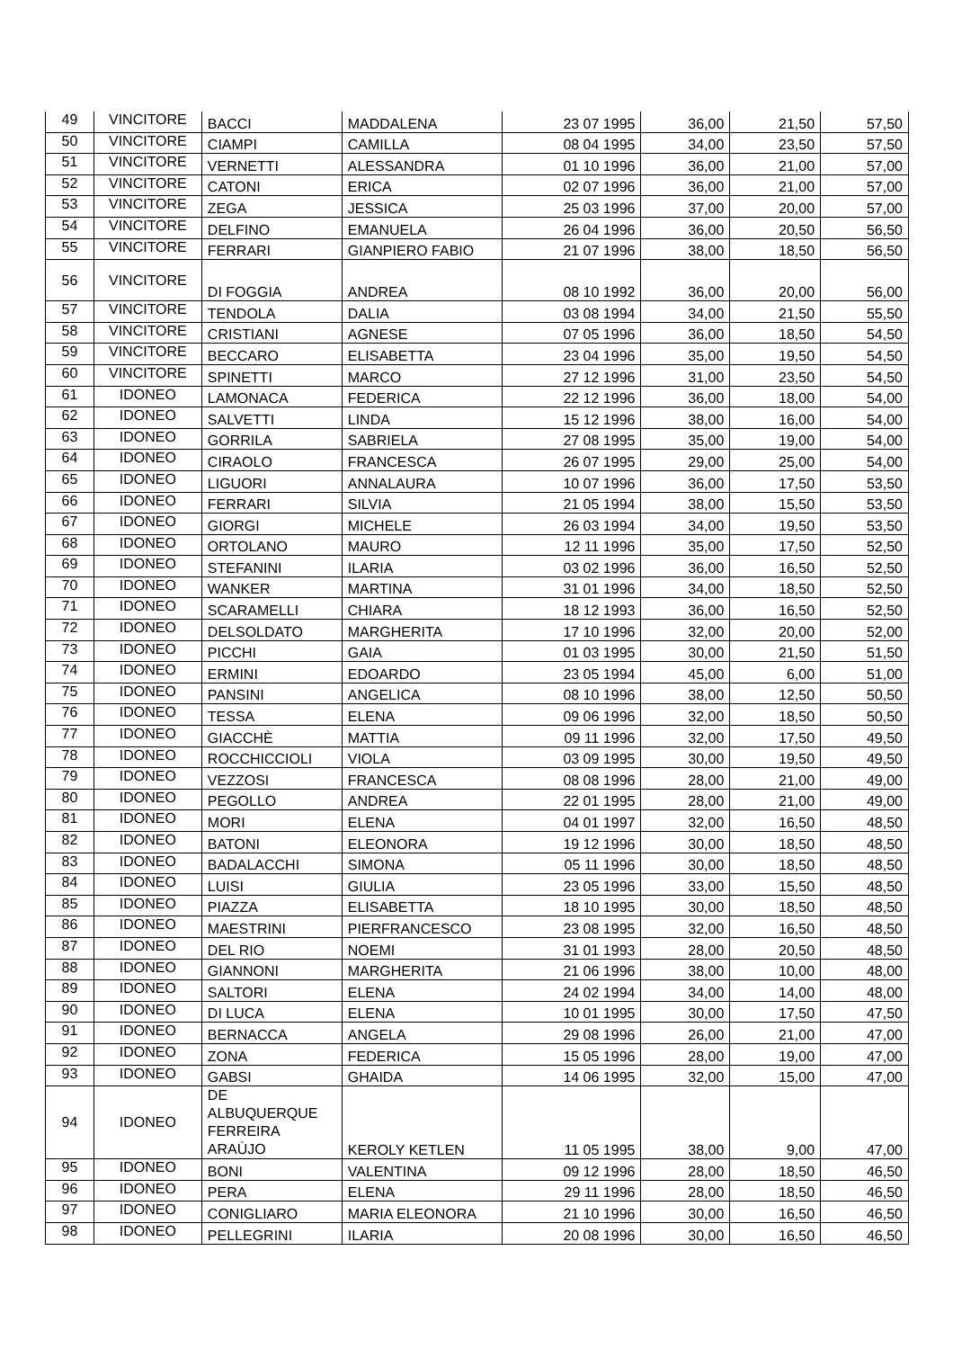| 49 | VINCITORE | BACCI | MADDALENA | 23 07 1995 | 36,00 | 21,50 | 57,50 |
| 50 | VINCITORE | CIAMPI | CAMILLA | 08 04 1995 | 34,00 | 23,50 | 57,50 |
| 51 | VINCITORE | VERNETTI | ALESSANDRA | 01 10 1996 | 36,00 | 21,00 | 57,00 |
| 52 | VINCITORE | CATONI | ERICA | 02 07 1996 | 36,00 | 21,00 | 57,00 |
| 53 | VINCITORE | ZEGA | JESSICA | 25 03 1996 | 37,00 | 20,00 | 57,00 |
| 54 | VINCITORE | DELFINO | EMANUELA | 26 04 1996 | 36,00 | 20,50 | 56,50 |
| 55 | VINCITORE | FERRARI | GIANPIERO FABIO | 21 07 1996 | 38,00 | 18,50 | 56,50 |
| 56 | VINCITORE | DI FOGGIA | ANDREA | 08 10 1992 | 36,00 | 20,00 | 56,00 |
| 57 | VINCITORE | TENDOLA | DALIA | 03 08 1994 | 34,00 | 21,50 | 55,50 |
| 58 | VINCITORE | CRISTIANI | AGNESE | 07 05 1996 | 36,00 | 18,50 | 54,50 |
| 59 | VINCITORE | BECCARO | ELISABETTA | 23 04 1996 | 35,00 | 19,50 | 54,50 |
| 60 | VINCITORE | SPINETTI | MARCO | 27 12 1996 | 31,00 | 23,50 | 54,50 |
| 61 | IDONEO | LAMONACA | FEDERICA | 22 12 1996 | 36,00 | 18,00 | 54,00 |
| 62 | IDONEO | SALVETTI | LINDA | 15 12 1996 | 38,00 | 16,00 | 54,00 |
| 63 | IDONEO | GORRILA | SABRIELA | 27 08 1995 | 35,00 | 19,00 | 54,00 |
| 64 | IDONEO | CIRAOLO | FRANCESCA | 26 07 1995 | 29,00 | 25,00 | 54,00 |
| 65 | IDONEO | LIGUORI | ANNALAURA | 10 07 1996 | 36,00 | 17,50 | 53,50 |
| 66 | IDONEO | FERRARI | SILVIA | 21 05 1994 | 38,00 | 15,50 | 53,50 |
| 67 | IDONEO | GIORGI | MICHELE | 26 03 1994 | 34,00 | 19,50 | 53,50 |
| 68 | IDONEO | ORTOLANO | MAURO | 12 11 1996 | 35,00 | 17,50 | 52,50 |
| 69 | IDONEO | STEFANINI | ILARIA | 03 02 1996 | 36,00 | 16,50 | 52,50 |
| 70 | IDONEO | WANKER | MARTINA | 31 01 1996 | 34,00 | 18,50 | 52,50 |
| 71 | IDONEO | SCARAMELLI | CHIARA | 18 12 1993 | 36,00 | 16,50 | 52,50 |
| 72 | IDONEO | DELSOLDATO | MARGHERITA | 17 10 1996 | 32,00 | 20,00 | 52,00 |
| 73 | IDONEO | PICCHI | GAIA | 01 03 1995 | 30,00 | 21,50 | 51,50 |
| 74 | IDONEO | ERMINI | EDOARDO | 23 05 1994 | 45,00 | 6,00 | 51,00 |
| 75 | IDONEO | PANSINI | ANGELICA | 08 10 1996 | 38,00 | 12,50 | 50,50 |
| 76 | IDONEO | TESSA | ELENA | 09 06 1996 | 32,00 | 18,50 | 50,50 |
| 77 | IDONEO | GIACCHÈ | MATTIA | 09 11 1996 | 32,00 | 17,50 | 49,50 |
| 78 | IDONEO | ROCCHICCIOLI | VIOLA | 03 09 1995 | 30,00 | 19,50 | 49,50 |
| 79 | IDONEO | VEZZOSI | FRANCESCA | 08 08 1996 | 28,00 | 21,00 | 49,00 |
| 80 | IDONEO | PEGOLLO | ANDREA | 22 01 1995 | 28,00 | 21,00 | 49,00 |
| 81 | IDONEO | MORI | ELENA | 04 01 1997 | 32,00 | 16,50 | 48,50 |
| 82 | IDONEO | BATONI | ELEONORA | 19 12 1996 | 30,00 | 18,50 | 48,50 |
| 83 | IDONEO | BADALACCHI | SIMONA | 05 11 1996 | 30,00 | 18,50 | 48,50 |
| 84 | IDONEO | LUISI | GIULIA | 23 05 1996 | 33,00 | 15,50 | 48,50 |
| 85 | IDONEO | PIAZZA | ELISABETTA | 18 10 1995 | 30,00 | 18,50 | 48,50 |
| 86 | IDONEO | MAESTRINI | PIERFRANCESCO | 23 08 1995 | 32,00 | 16,50 | 48,50 |
| 87 | IDONEO | DEL RIO | NOEMI | 31 01 1993 | 28,00 | 20,50 | 48,50 |
| 88 | IDONEO | GIANNONI | MARGHERITA | 21 06 1996 | 38,00 | 10,00 | 48,00 |
| 89 | IDONEO | SALTORI | ELENA | 24 02 1994 | 34,00 | 14,00 | 48,00 |
| 90 | IDONEO | DI LUCA | ELENA | 10 01 1995 | 30,00 | 17,50 | 47,50 |
| 91 | IDONEO | BERNACCA | ANGELA | 29 08 1996 | 26,00 | 21,00 | 47,00 |
| 92 | IDONEO | ZONA | FEDERICA | 15 05 1996 | 28,00 | 19,00 | 47,00 |
| 93 | IDONEO | GABSI | GHAIDA | 14 06 1995 | 32,00 | 15,00 | 47,00 |
| 94 | IDONEO | DE ALBUQUERQUE FERREIRA ARAÙJO | KEROLY KETLEN | 11 05 1995 | 38,00 | 9,00 | 47,00 |
| 95 | IDONEO | BONI | VALENTINA | 09 12 1996 | 28,00 | 18,50 | 46,50 |
| 96 | IDONEO | PERA | ELENA | 29 11 1996 | 28,00 | 18,50 | 46,50 |
| 97 | IDONEO | CONIGLIARO | MARIA ELEONORA | 21 10 1996 | 30,00 | 16,50 | 46,50 |
| 98 | IDONEO | PELLEGRINI | ILARIA | 20 08 1996 | 30,00 | 16,50 | 46,50 |